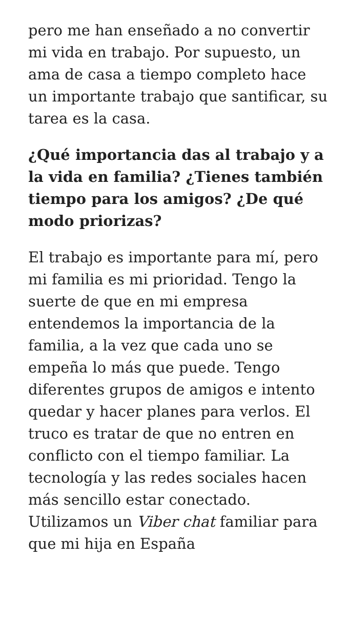pero me han enseñado a no convertir mi vida en trabajo. Por supuesto, un ama de casa a tiempo completo hace un importante trabajo que santificar, su tarea es la casa.
¿Qué importancia das al trabajo y a la vida en familia? ¿Tienes también tiempo para los amigos? ¿De qué modo priorizas?
El trabajo es importante para mí, pero mi familia es mi prioridad. Tengo la suerte de que en mi empresa entendemos la importancia de la familia, a la vez que cada uno se empeña lo más que puede. Tengo diferentes grupos de amigos e intento quedar y hacer planes para verlos. El truco es tratar de que no entren en conflicto con el tiempo familiar. La tecnología y las redes sociales hacen más sencillo estar conectado. Utilizamos un Viber chat familiar para que mi hija en España